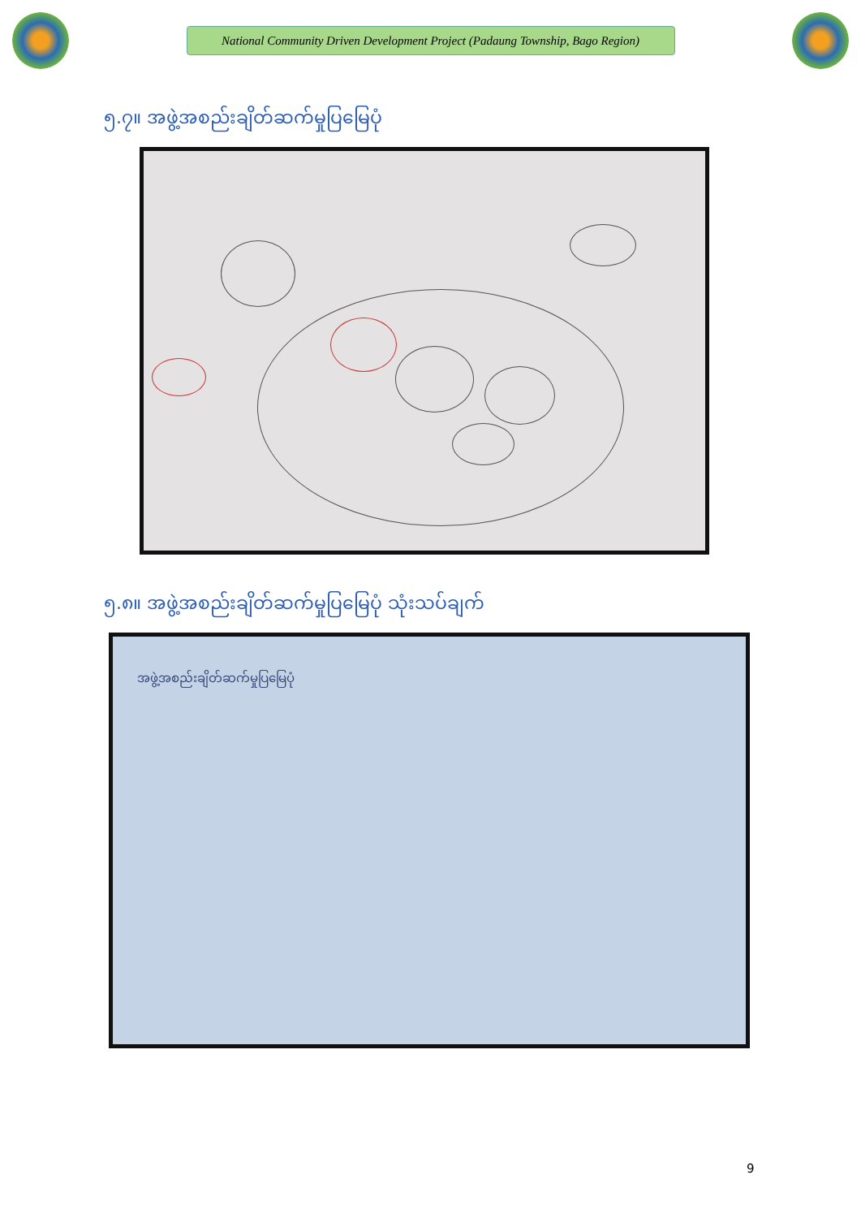National Community Driven Development Project (Padaung Township, Bago Region)
၅.၇။ အဖွဲ့အစည်းချိတ်ဆက်မှုပြမြေပုံ
၅.၈။ အဖွဲ့အစည်းချိတ်ဆက်မှုပြမြေပုံ သုံးသပ်ချက်
အဖွဲ့အစည်းချိတ်ဆက်မှုပြမြေပုံ
9